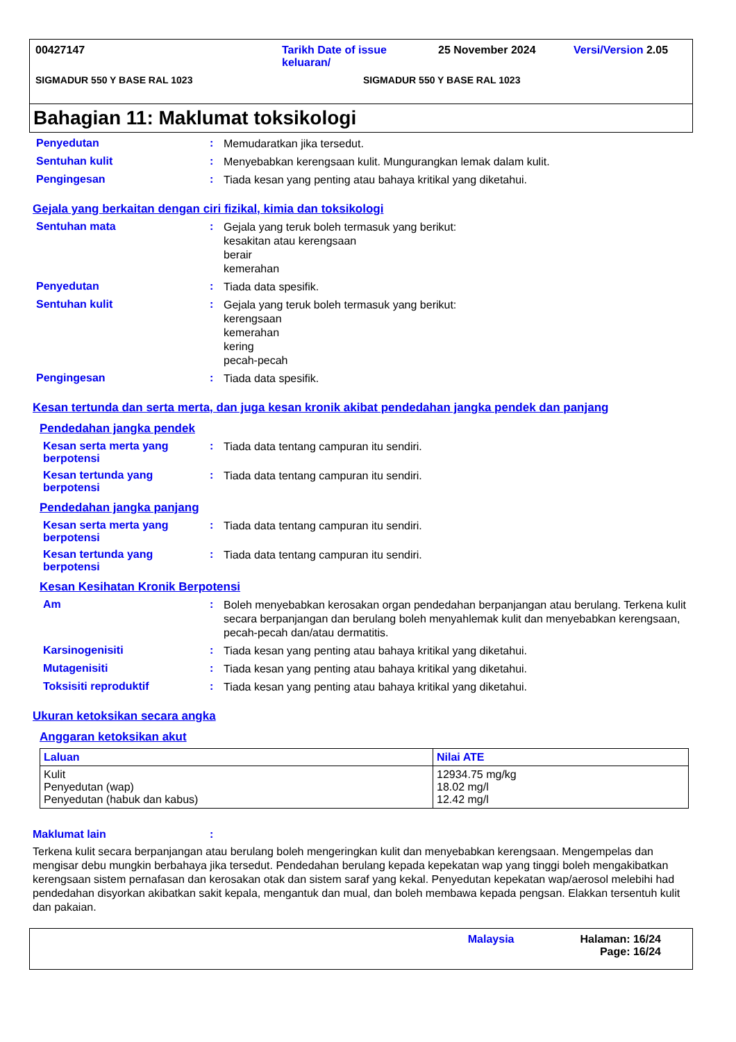00427147 Tarikh Date of issue keluaran/ 25 November 2024 Versi/Version 2.05
SIGMADUR 550 Y BASE RAL 1023 SIGMADUR 550 Y BASE RAL 1023
Bahagian 11: Maklumat toksikologi
Penyedutan: Memudaratkan jika tersedut.
Sentuhan kulit: Menyebabkan kerengsaan kulit. Mungurangkan lemak dalam kulit.
Pengingesan: Tiada kesan yang penting atau bahaya kritikal yang diketahui.
Gejala yang berkaitan dengan ciri fizikal, kimia dan toksikologi
Sentuhan mata: Gejala yang teruk boleh termasuk yang berikut:
kesakitan atau kerengsaan
berair
kemerahan
Penyedutan: Tiada data spesifik.
Sentuhan kulit: Gejala yang teruk boleh termasuk yang berikut:
kerengsaan
kemerahan
kering
pecah-pecah
Pengingesan: Tiada data spesifik.
Kesan tertunda dan serta merta, dan juga kesan kronik akibat pendedahan jangka pendek dan panjang
Pendedahan jangka pendek
Kesan serta merta yang berpotensi: Tiada data tentang campuran itu sendiri.
Kesan tertunda yang berpotensi: Tiada data tentang campuran itu sendiri.
Pendedahan jangka panjang
Kesan serta merta yang berpotensi: Tiada data tentang campuran itu sendiri.
Kesan tertunda yang berpotensi: Tiada data tentang campuran itu sendiri.
Kesan Kesihatan Kronik Berpotensi
Am: Boleh menyebabkan kerosakan organ pendedahan berpanjangan atau berulang. Terkena kulit secara berpanjangan dan berulang boleh menyahlemak kulit dan menyebabkan kerengsaan, pecah-pecah dan/atau dermatitis.
Karsinogenisiti: Tiada kesan yang penting atau bahaya kritikal yang diketahui.
Mutagenisiti: Tiada kesan yang penting atau bahaya kritikal yang diketahui.
Toksisiti reproduktif: Tiada kesan yang penting atau bahaya kritikal yang diketahui.
Ukuran ketoksikan secara angka
Anggaran ketoksikan akut
| Laluan | Nilai ATE |
| --- | --- |
| Kulit Penyedutan (wap) Penyedutan (habuk dan kabus) | 12934.75 mg/kg 18.02 mg/l 12.42 mg/l |
Maklumat lain:
Terkena kulit secara berpanjangan atau berulang boleh mengeringkan kulit dan menyebabkan kerengsaan. Mengempelas dan mengisar debu mungkin berbahaya jika tersedut. Pendedahan berulang kepada kepekatan wap yang tinggi boleh mengakibatkan kerengsaan sistem pernafasan dan kerosakan otak dan sistem saraf yang kekal. Penyedutan kepekatan wap/aerosol melebihi had pendedahan disyorkan akibatkan sakit kepala, mengantuk dan mual, dan boleh membawa kepada pengsan. Elakkan tersentuh kulit dan pakaian.
Malaysia Halaman: 16/24
Page: 16/24